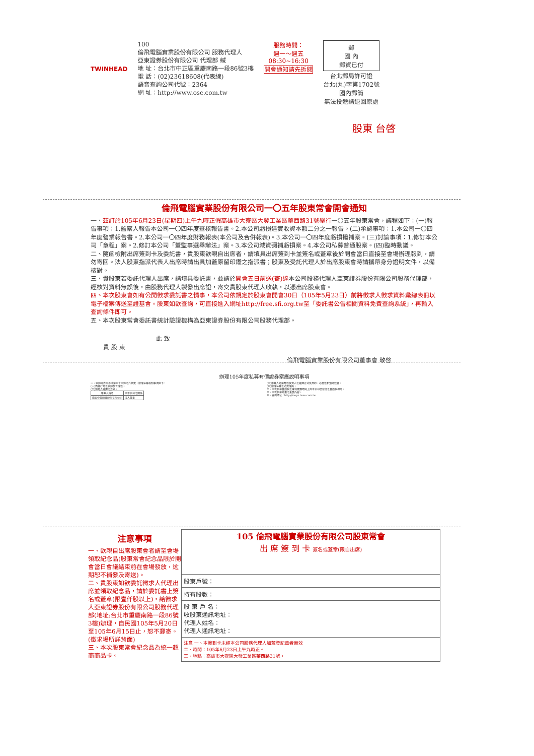TWINHEAD
100
倫飛電腦實業股份有限公司 服務代理人
亞東證券股份有限公司 代理部 緘
地 址：台北市中正區重慶南路一段86號3樓
電 話：(02)23618608(代表線)
語音查詢公司代號：2364
網 址：http://www.osc.com.tw
服務時間：
週一～週五
08:30~16:30
開會通知請先拆閱
郵
國 內
郵資已付
台北郵局許可證
台北(丸)字第1702號
國內郵簡
無法投遞請退回原處
股東 台啓
倫飛電腦實業股份有限公司一〇五年股東常會開會通知
一、茲訂於105年6月23日(星期四)上午九時正假高雄市大寮區大發工業區華西路31號舉行一〇五年股東常會，議程如下：(一)報告事項：1.監察人報告本公司一〇四年度查核報告書。2.本公司虧損達實收資本額二分之一報告。(二)承認事項：1.本公司一〇四年度營業報告書。2.本公司一〇四年度財務報表(本公司及合併報表)。3.本公司一〇四年度虧損撥補案。(三)討論事項：1.修訂本公司「章程」案。2.修訂本公司「董監事選舉辦法」案。3.本公司減資彌補虧損案。4.本公司私募普通股案。(四)臨時動議。
二、隨函檢附出席簽到卡及委託書，貴股東欲親自出席者，請填具出席簽到卡並簽名或蓋章後於開會當日直接至會場辦理報到，請勿寄回。法人股東指派代表人出席時請出具加蓋原留印鑑之指派書；股東及受託代理人於出席股東會時請攜帶身分證明文件，以備核對。
三、貴股東若委託代理人出席，請填具委託書，並請於開會五日前送(寄)達本公司股務代理人亞東證券股份有限公司股務代理部，經核對資料無誤後，由股務代理人製發出席證，寄交貴股東代理人收執，以憑出席股東會。
四、本次股東會如有公開徵求委託書之情事，本公司依規定於股東會開會30日（105年5月23日）前將徵求人徵求資料彙總表冊以電子檔案傳送至證基會。股東如欲查詢，可直接進入網址http://free.sfi.org.tw至「委託書公告相關資料免費查詢系統」，再輸入查詢條件即可。
五、本次股東常會委託書統計驗證機構為亞東證券股份有限公司股務代理部。
此 致
貴 股 東
倫飛電腦實業股份有限公司董事會 敬啓
辦理105年度私募有價證券案應說明事項
一、依據證券交易法第四十三條之六規定，辦理私募說明事項如下：
(一)價格訂定之依據及合理性。
(二)特定人選擇之方式。
| 應募人姓名 | 與本公司之關係 |
| --- | --- |
| 南氏企業開發股份有限公司 | 法人董事 |
(三)應募人為策略性投資人之選擇方式及目的、必要性和預計效益。
(四)辦理私募之必要理由。
二、本次私募普通股之權利義務原則上與本公司已發行之普通股相同。
三、本次私募計畫之主要內容。
四、查詢網址：http://mops.twse.com.tw
注意事項
一、欲親自出席股東會者請至會場領取紀念品(股東常會紀念品限於開會當日會議結束前在會場發放，逾期恕不補發及寄送)。
二、貴股東如欲委託徵求人代理出席並領取紀念品，請於委託書上簽名或蓋章(限壹仟股以上)，給徵求人亞東證券股份有限公司股務代理部(地址:台北市重慶南路一段86號3樓)辦理，自民國105年5月20日至105年6月15日止，恕不郵寄。(徵求場所詳背面)
三、本次股東常會紀念品為統一超商商品卡。
105 倫飛電腦實業股份有限公司股東常會
出 席 簽 到 卡 簽名或蓋章(限自出席)
股東戶號：
持有股數：
股 東 戶 名：
收股東通訊地址：
代理人姓名：
代理人通訊地址：
注意 一、本簽到卡未經本公司股務代理人加蓋登記章者無效
二、時間：105年6月23日上午九時正。
三、地點：高雄市大寮區大發工業區華西路31號。